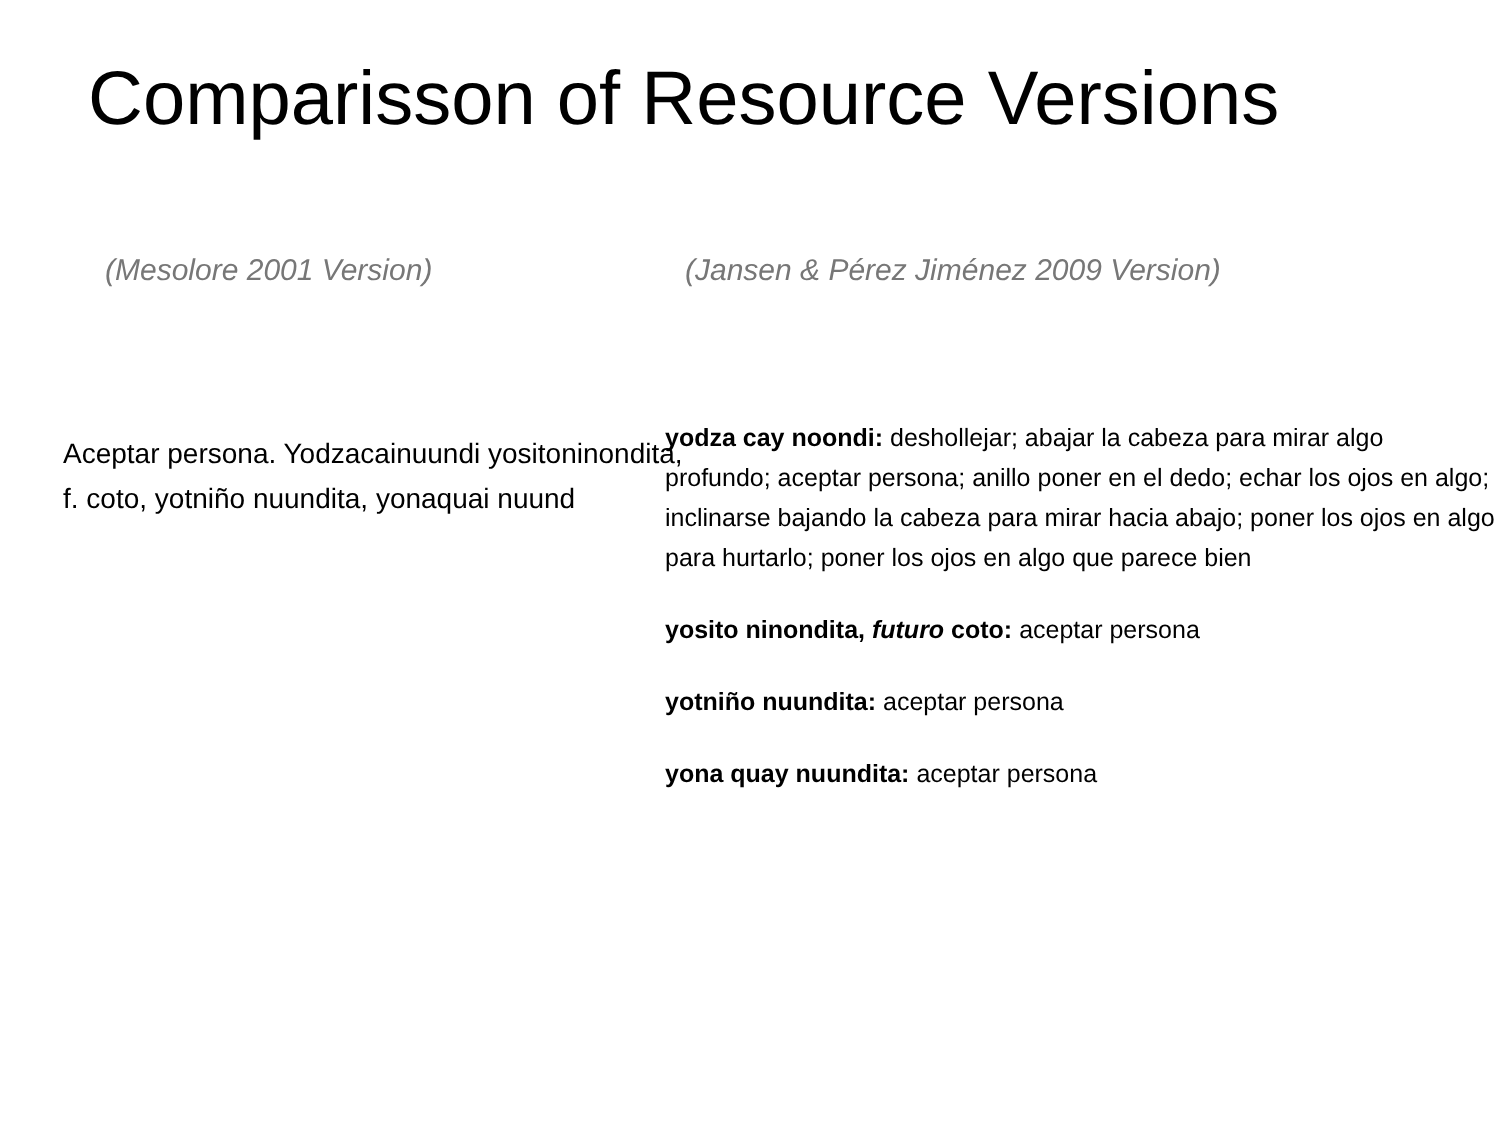Comparisson of Resource Versions
(Mesolore 2001 Version)
Aceptar persona. Yodzacainuundi yositoninondita, f. coto, yotniño nuundita, yonaquai nuund
(Jansen & Pérez Jiménez 2009 Version)
yodza cay noondi: deshollejar; abajar la cabeza para mirar algo profundo; aceptar persona; anillo poner en el dedo; echar los ojos en algo; inclinarse bajando la cabeza para mirar hacia abajo; poner los ojos en algo para hurtarlo; poner los ojos en algo que parece bien
yosito ninondita, futuro coto: aceptar persona
yotniño nuundita: aceptar persona
yona quay nuundita: aceptar persona